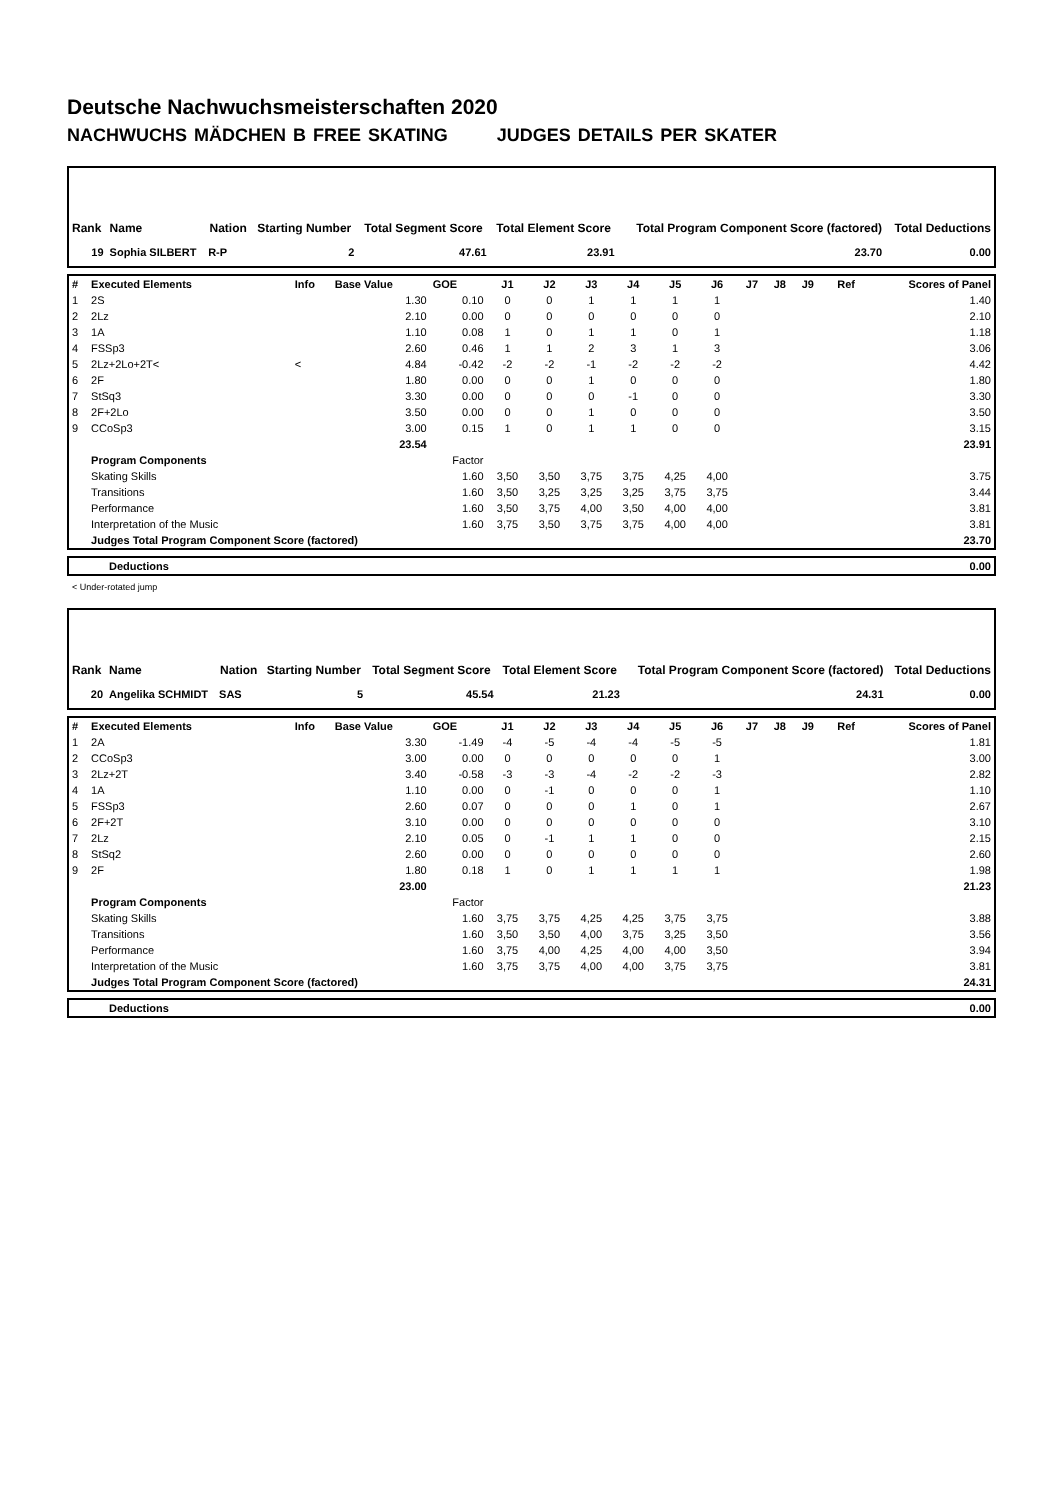Deutsche Nachwuchsmeisterschaften 2020
NACHWUCHS MÄDCHEN B FREE SKATING JUDGES DETAILS PER SKATER
| Rank | Name | Nation | Starting Number | Total Segment Score | Total Element Score | Total Program Component Score (factored) | Total Deductions |
| --- | --- | --- | --- | --- | --- | --- | --- |
| 19 | Sophia SILBERT | R-P | 2 | 47.61 | 23.91 | 23.70 | 0.00 |
| # | Executed Elements | Info | Base Value | GOE | J1 | J2 | J3 | J4 | J5 | J6 | J7 | J8 | J9 | Ref | Scores of Panel |
| 1 | 2S | | 1.30 | 0.10 | 0 | 0 | 1 | 1 | 1 | 1 | | | | | 1.40 |
| 2 | 2Lz | | 2.10 | 0.00 | 0 | 0 | 0 | 0 | 0 | 0 | | | | | 2.10 |
| 3 | 1A | | 1.10 | 0.08 | 1 | 0 | 1 | 1 | 0 | 1 | | | | | 1.18 |
| 4 | FSSp3 | | 2.60 | 0.46 | 1 | 1 | 2 | 3 | 1 | 3 | | | | | 3.06 |
| 5 | 2Lz+2Lo+2T< | < | 4.84 | -0.42 | -2 | -2 | -1 | -2 | -2 | -2 | | | | | 4.42 |
| 6 | 2F | | 1.80 | 0.00 | 0 | 0 | 1 | 0 | 0 | 0 | | | | | 1.80 |
| 7 | StSq3 | | 3.30 | 0.00 | 0 | 0 | 0 | -1 | 0 | 0 | | | | | 3.30 |
| 8 | 2F+2Lo | | 3.50 | 0.00 | 0 | 0 | 1 | 0 | 0 | 0 | | | | | 3.50 |
| 9 | CCoSp3 | | 3.00 | 0.15 | 1 | 0 | 1 | 1 | 0 | 0 | | | | | 3.15 |
| | | | 23.54 | | | | | | | | | | | | 23.91 |
| | Program Components | | | Factor | | | | | | | | | | | |
| | Skating Skills | | | 1.60 | 3,50 | 3,50 | 3,75 | 3,75 | 4,25 | 4,00 | | | | | 3.75 |
| | Transitions | | | 1.60 | 3,50 | 3,25 | 3,25 | 3,25 | 3,75 | 3,75 | | | | | 3.44 |
| | Performance | | | 1.60 | 3,50 | 3,75 | 4,00 | 3,50 | 4,00 | 4,00 | | | | | 3.81 |
| | Interpretation of the Music | | | 1.60 | 3,75 | 3,50 | 3,75 | 3,75 | 4,00 | 4,00 | | | | | 3.81 |
| | Judges Total Program Component Score (factored) | | | | | | | | | | | | | | 23.70 |
| Deductions | 0.00 |
< Under-rotated jump
| Rank | Name | Nation | Starting Number | Total Segment Score | Total Element Score | Total Program Component Score (factored) | Total Deductions |
| --- | --- | --- | --- | --- | --- | --- | --- |
| 20 | Angelika SCHMIDT | SAS | 5 | 45.54 | 21.23 | 24.31 | 0.00 |
| # | Executed Elements | Info | Base Value | GOE | J1 | J2 | J3 | J4 | J5 | J6 | J7 | J8 | J9 | Ref | Scores of Panel |
| 1 | 2A | | 3.30 | -1.49 | -4 | -5 | -4 | -4 | -5 | -5 | | | | | 1.81 |
| 2 | CCoSp3 | | 3.00 | 0.00 | 0 | 0 | 0 | 0 | 0 | 1 | | | | | 3.00 |
| 3 | 2Lz+2T | | 3.40 | -0.58 | -3 | -3 | -4 | -2 | -2 | -3 | | | | | 2.82 |
| 4 | 1A | | 1.10 | 0.00 | 0 | -1 | 0 | 0 | 0 | 1 | | | | | 1.10 |
| 5 | FSSp3 | | 2.60 | 0.07 | 0 | 0 | 0 | 1 | 0 | 1 | | | | | 2.67 |
| 6 | 2F+2T | | 3.10 | 0.00 | 0 | 0 | 0 | 0 | 0 | 0 | | | | | 3.10 |
| 7 | 2Lz | | 2.10 | 0.05 | 0 | -1 | 1 | 1 | 0 | 0 | | | | | 2.15 |
| 8 | StSq2 | | 2.60 | 0.00 | 0 | 0 | 0 | 0 | 0 | 0 | | | | | 2.60 |
| 9 | 2F | | 1.80 | 0.18 | 1 | 0 | 1 | 1 | 1 | 1 | | | | | 1.98 |
| | | | 23.00 | | | | | | | | | | | | 21.23 |
| | Program Components | | | Factor | | | | | | | | | | | |
| | Skating Skills | | | 1.60 | 3,75 | 3,75 | 4,25 | 4,25 | 3,75 | 3,75 | | | | | 3.88 |
| | Transitions | | | 1.60 | 3,50 | 3,50 | 4,00 | 3,75 | 3,25 | 3,50 | | | | | 3.56 |
| | Performance | | | 1.60 | 3,75 | 4,00 | 4,25 | 4,00 | 4,00 | 3,50 | | | | | 3.94 |
| | Interpretation of the Music | | | 1.60 | 3,75 | 3,75 | 4,00 | 4,00 | 3,75 | 3,75 | | | | | 3.81 |
| | Judges Total Program Component Score (factored) | | | | | | | | | | | | | | 24.31 |
| Deductions | 0.00 |